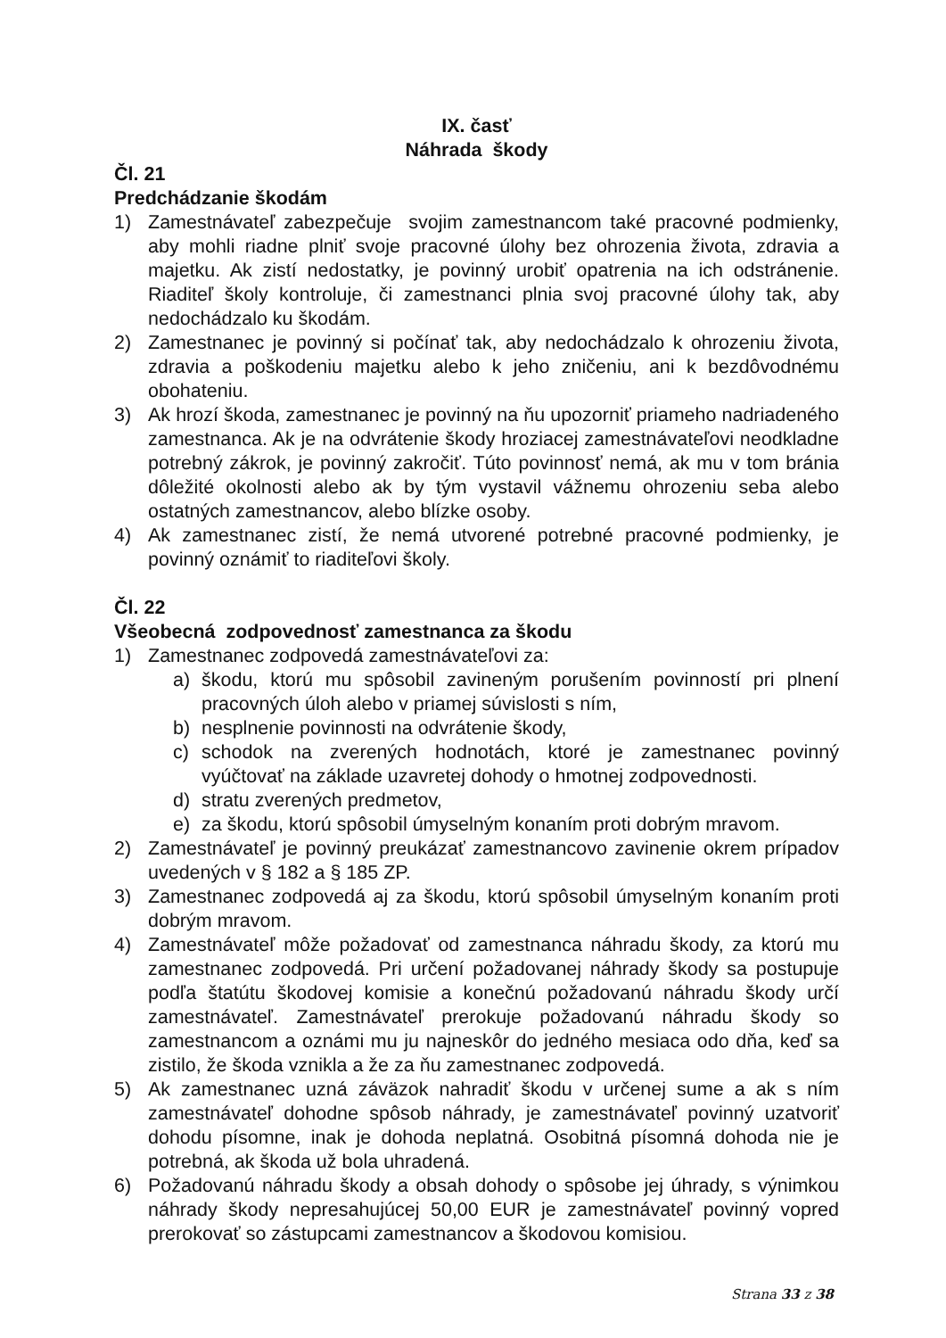IX. časť
Náhrada škody
Čl. 21
Predchádzanie škodám
1) Zamestnávateľ zabezpečuje svojim zamestnancom také pracovné podmienky, aby mohli riadne plniť svoje pracovné úlohy bez ohrozenia života, zdravia a majetku. Ak zistí nedostatky, je povinný urobiť opatrenia na ich odstránenie. Riaditeľ školy kontroluje, či zamestnanci plnia svoj pracovné úlohy tak, aby nedochádzalo ku škodám.
2) Zamestnanec je povinný si počínať tak, aby nedochádzalo k ohrozeniu života, zdravia a poškodeniu majetku alebo k jeho zničeniu, ani k bezdôvodnému obohateniu.
3) Ak hrozí škoda, zamestnanec je povinný na ňu upozorniť priameho nadriadeného zamestnanca. Ak je na odvrátenie škody hroziacej zamestnávateľovi neodkladne potrebný zákrok, je povinný zakročiť. Túto povinnosť nemá, ak mu v tom bránia dôležité okolnosti alebo ak by tým vystavil vážnemu ohrozeniu seba alebo ostatných zamestnancov, alebo blízke osoby.
4) Ak zamestnanec zistí, že nemá utvorené potrebné pracovné podmienky, je povinný oznámiť to riaditeľovi školy.
Čl. 22
Všeobecná zodpovednosť zamestnanca za škodu
1) Zamestnanec zodpovedá zamestnávateľovi za:
a) škodu, ktorú mu spôsobil zavineným porušením povinností pri plnení pracovných úloh alebo v priamej súvislosti s ním,
b) nesplnenie povinnosti na odvrátenie škody,
c) schodok na zverených hodnotách, ktoré je zamestnanec povinný vyúčtovať na základe uzavretej dohody o hmotnej zodpovednosti.
d) stratu zverených predmetov,
e) za škodu, ktorú spôsobil úmyselným konaním proti dobrým mravom.
2) Zamestnávateľ je povinný preukázať zamestnancovo zavinenie okrem prípadov uvedených v § 182 a § 185 ZP.
3) Zamestnanec zodpovedá aj za škodu, ktorú spôsobil úmyselným konaním proti dobrým mravom.
4) Zamestnávateľ môže požadovať od zamestnanca náhradu škody, za ktorú mu zamestnanec zodpovedá. Pri určení požadovanej náhrady škody sa postupuje podľa štatútu škodovej komisie a konečnú požadovanú náhradu škody určí zamestnávateľ. Zamestnávateľ prerokuje požadovanú náhradu škody so zamestnancom a oznámi mu ju najneskôr do jedného mesiaca odo dňa, keď sa zistilo, že škoda vznikla a že za ňu zamestnanec zodpovedá.
5) Ak zamestnanec uzná záväzok nahradiť škodu v určenej sume a ak s ním zamestnávateľ dohodne spôsob náhrady, je zamestnávateľ povinný uzatvoriť dohodu písomne, inak je dohoda neplatná. Osobitná písomná dohoda nie je potrebná, ak škoda už bola uhradená.
6) Požadovanú náhradu škody a obsah dohody o spôsobe jej úhrady, s výnimkou náhrady škody nepresahujúcej 50,00 EUR je zamestnávateľ povinný vopred prerokovať so zástupcami zamestnancov a škodovou komisiou.
Strana 33 z 38